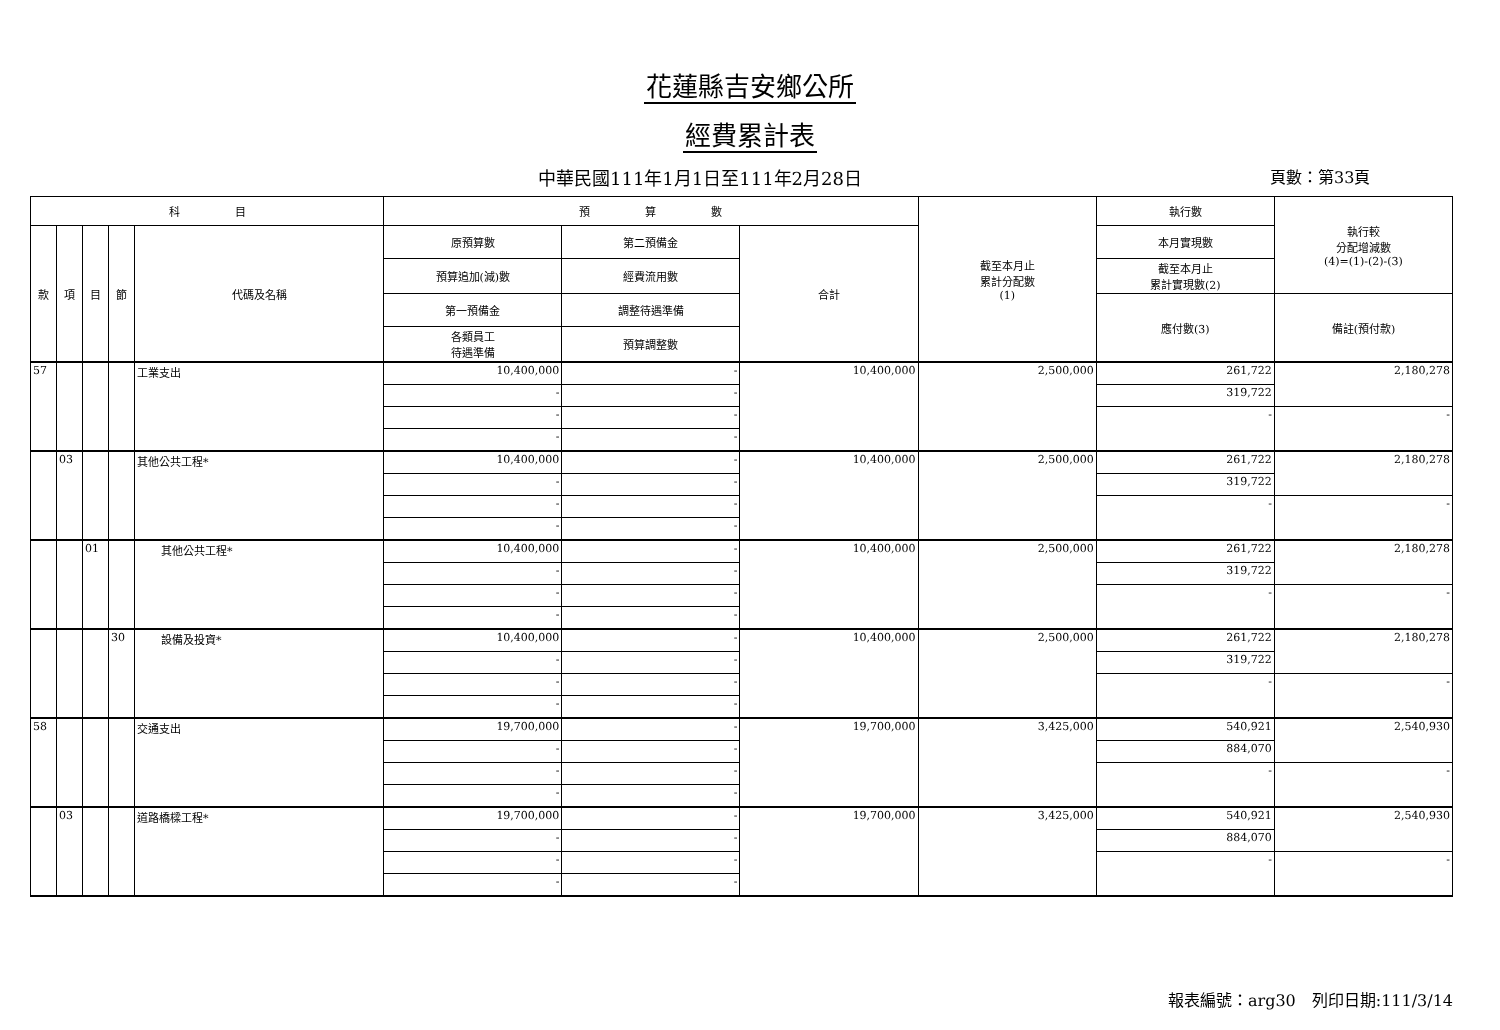花蓮縣吉安鄉公所
經費累計表
中華民國111年1月1日至111年2月28日 頁數：第33頁
| 科 目 | | | | | 預 算 數 | | | 截至本月止 累計分配數 (1) | 執行數 | 執行較 分配增減數 (4)=(1)-(2)-(3) |
| --- | --- | --- | --- | --- | --- | --- | --- | --- | --- | --- |
| 款 | 項 | 目 | 節 | 代碼及名稱 | 原預算數 | 第二預備金 | 合計 | | 本月實現數 | |
| | | | | | 預算追加(減)數 | 經費流用數 | | | 截至本月止 累計實現數(2) | |
| | | | | | 第一預備金 | 調整待遇準備 | | | 應付數(3) | 備註(預付款) |
| | | | | | 各類員工 待遇準備 | 預算調整數 | | | | |
| 57 | | | | 工業支出 | 10,400,000 | - | 10,400,000 | 2,500,000 | 261,722 | 2,180,278 |
| | | | | | - | - | | | 319,722 | |
| | | | | | - | - | | | - | - |
| | | | | | - | - | | | | |
| | 03 | | | 其他公共工程* | 10,400,000 | - | 10,400,000 | 2,500,000 | 261,722 | 2,180,278 |
| | | | | | - | - | | | 319,722 | |
| | | | | | - | - | | | - | - |
| | | | | | - | - | | | | |
| | | 01 | | 其他公共工程* | 10,400,000 | - | 10,400,000 | 2,500,000 | 261,722 | 2,180,278 |
| | | | | | - | - | | | 319,722 | |
| | | | | | - | - | | | - | - |
| | | | | | - | - | | | | |
| | | | 30 | 設備及投資* | 10,400,000 | - | 10,400,000 | 2,500,000 | 261,722 | 2,180,278 |
| | | | | | - | - | | | 319,722 | |
| | | | | | - | - | | | - | - |
| | | | | | - | - | | | | |
| 58 | | | | 交通支出 | 19,700,000 | - | 19,700,000 | 3,425,000 | 540,921 | 2,540,930 |
| | | | | | - | - | | | 884,070 | |
| | | | | | - | - | | | - | - |
| | | | | | - | - | | | | |
| | 03 | | | 道路橋樑工程* | 19,700,000 | - | 19,700,000 | 3,425,000 | 540,921 | 2,540,930 |
| | | | | | - | - | | | 884,070 | |
| | | | | | - | - | | | - | - |
| | | | | | - | - | | | | |
報表編號：arg30　列印日期:111/3/14